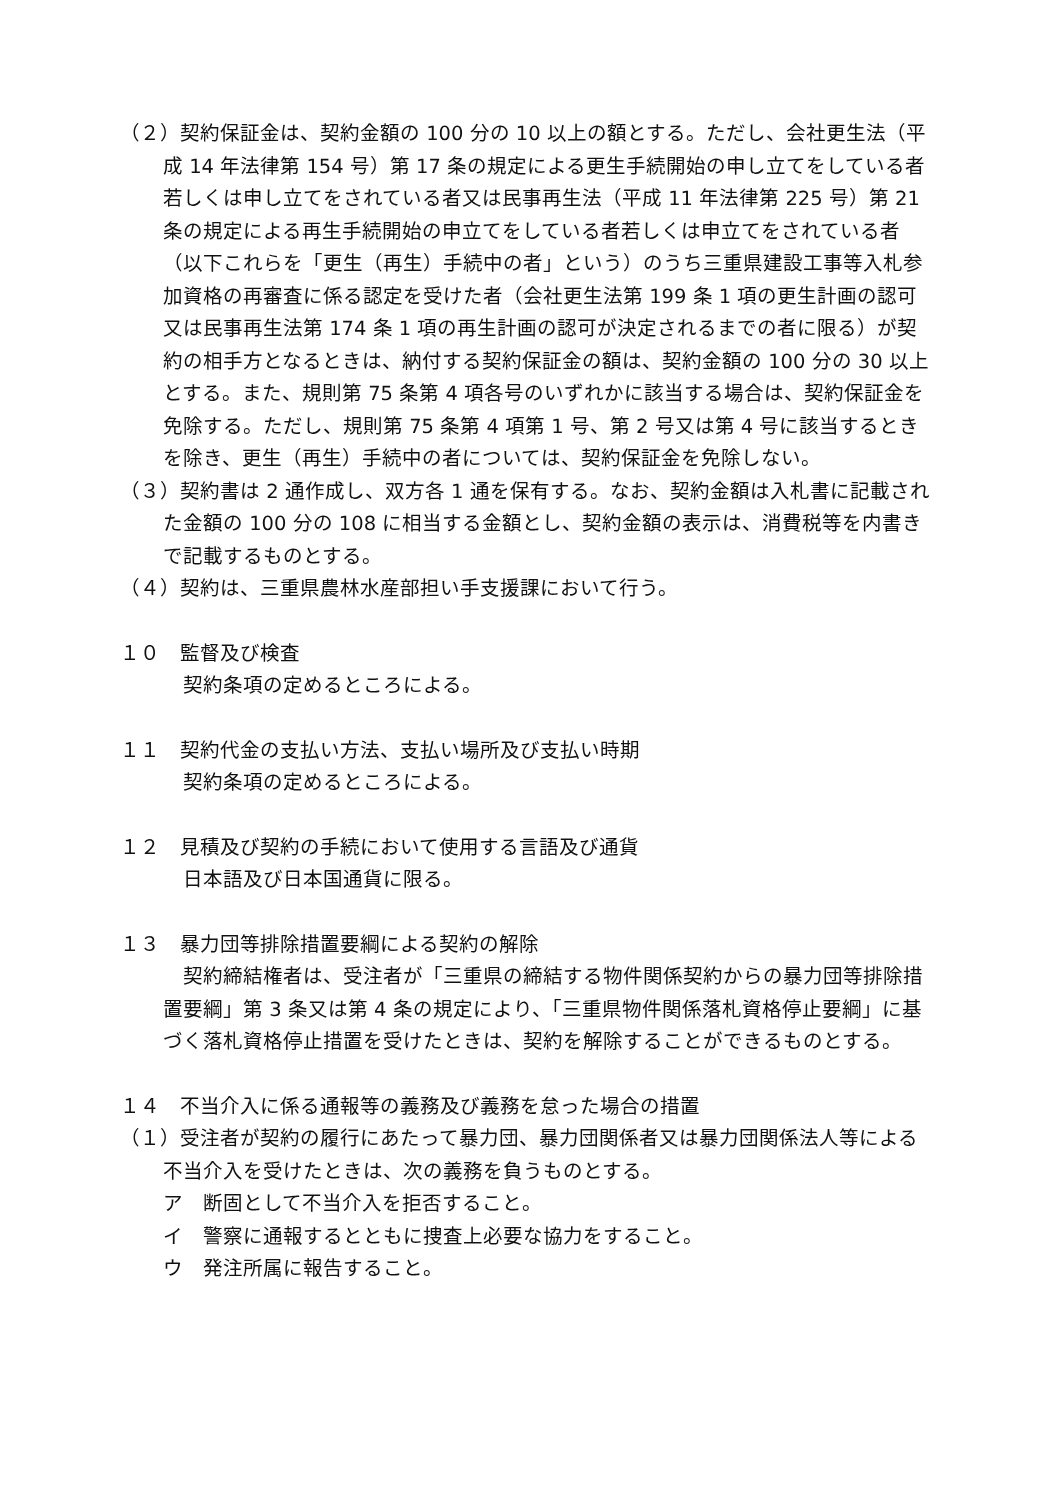（２）契約保証金は、契約金額の 100 分の 10 以上の額とする。ただし、会社更生法（平成 14 年法律第 154 号）第 17 条の規定による更生手続開始の申し立てをしている者若しくは申し立てをされている者又は民事再生法（平成 11 年法律第 225 号）第 21 条の規定による再生手続開始の申立てをしている者若しくは申立てをされている者（以下これらを「更生（再生）手続中の者」という）のうち三重県建設工事等入札参加資格の再審査に係る認定を受けた者（会社更生法第 199 条 1 項の更生計画の認可又は民事再生法第 174 条 1 項の再生計画の認可が決定されるまでの者に限る）が契約の相手方となるときは、納付する契約保証金の額は、契約金額の 100 分の 30 以上とする。また、規則第 75 条第 4 項各号のいずれかに該当する場合は、契約保証金を免除する。ただし、規則第 75 条第 4 項第 1 号、第 2 号又は第 4 号に該当するときを除き、更生（再生）手続中の者については、契約保証金を免除しない。
（３）契約書は 2 通作成し、双方各 1 通を保有する。なお、契約金額は入札書に記載された金額の 100 分の 108 に相当する金額とし、契約金額の表示は、消費税等を内書きで記載するものとする。
（４）契約は、三重県農林水産部担い手支援課において行う。
１０　監督及び検査
　契約条項の定めるところによる。
１１　契約代金の支払い方法、支払い場所及び支払い時期
　契約条項の定めるところによる。
１２　見積及び契約の手続において使用する言語及び通貨
　日本語及び日本国通貨に限る。
１３　暴力団等排除措置要綱による契約の解除
　契約締結権者は、受注者が「三重県の締結する物件関係契約からの暴力団等排除措置要綱」第 3 条又は第 4 条の規定により、「三重県物件関係落札資格停止要綱」に基づく落札資格停止措置を受けたときは、契約を解除することができるものとする。
１４　不当介入に係る通報等の義務及び義務を怠った場合の措置
（１）受注者が契約の履行にあたって暴力団、暴力団関係者又は暴力団関係法人等による不当介入を受けたときは、次の義務を負うものとする。
ア　断固として不当介入を拒否すること。
イ　警察に通報するとともに捜査上必要な協力をすること。
ウ　発注所属に報告すること。